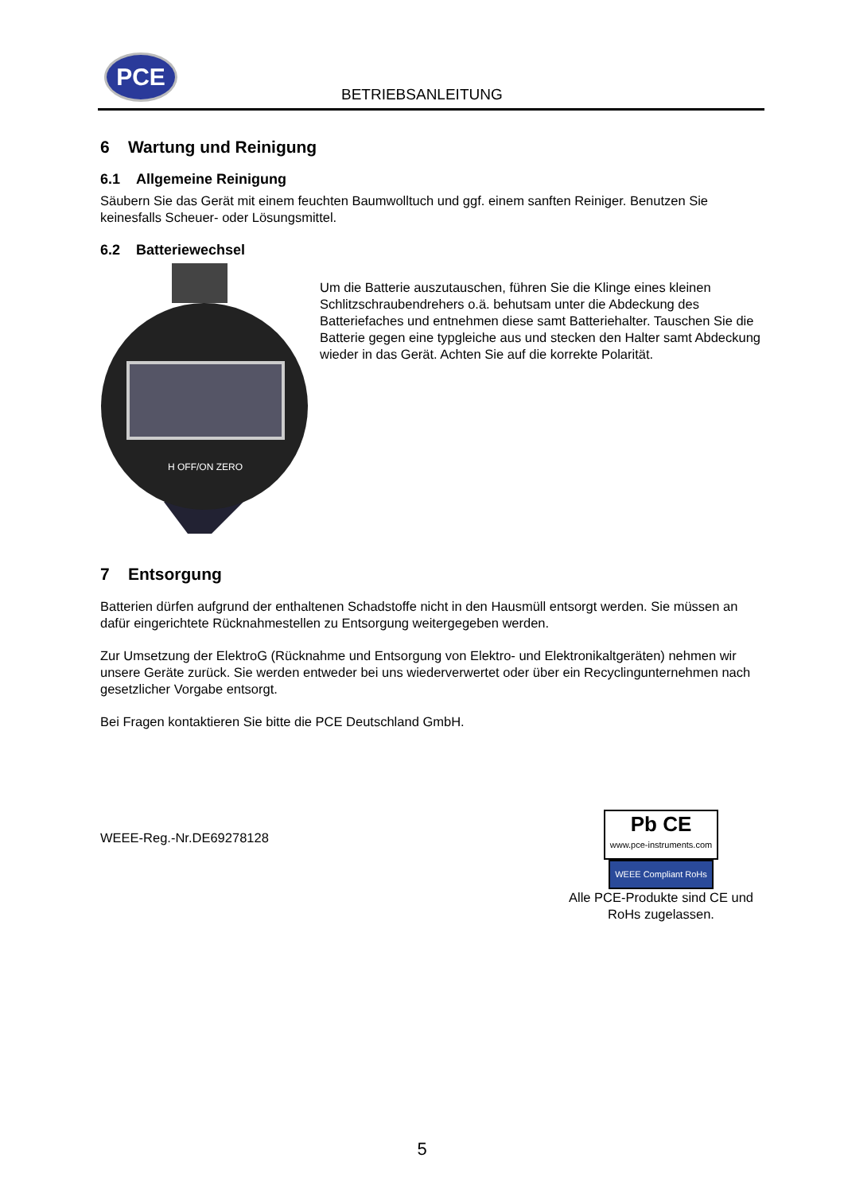PCE
BETRIEBSANLEITUNG
6 Wartung und Reinigung
6.1 Allgemeine Reinigung
Säubern Sie das Gerät mit einem feuchten Baumwolltuch und ggf. einem sanften Reiniger. Benutzen Sie keinesfalls Scheuer- oder Lösungsmittel.
6.2 Batteriewechsel
H OFF/ON ZERO
Um die Batterie auszutauschen, führen Sie die Klinge eines kleinen Schlitzschraubendrehers o.ä. behutsam unter die Abdeckung des Batteriefaches und entnehmen diese samt Batteriehalter. Tauschen Sie die Batterie gegen eine typgleiche aus und stecken den Halter samt Abdeckung wieder in das Gerät. Achten Sie auf die korrekte Polarität.
7 Entsorgung
Batterien dürfen aufgrund der enthaltenen Schadstoffe nicht in den Hausmüll entsorgt werden. Sie müssen an dafür eingerichtete Rücknahmestellen zu Entsorgung weitergegeben werden.
Zur Umsetzung der ElektroG (Rücknahme und Entsorgung von Elektro- und Elektronikaltgeräten) nehmen wir unsere Geräte zurück. Sie werden entweder bei uns wiederverwertet oder über ein Recyclingunternehmen nach gesetzlicher Vorgabe entsorgt.
Bei Fragen kontaktieren Sie bitte die PCE Deutschland GmbH.
WEEE-Reg.-Nr.DE69278128
Pb CE
www.pce-instruments.com WEEE Compliant RoHs
Alle PCE-Produkte sind CE und RoHs zugelassen.
5